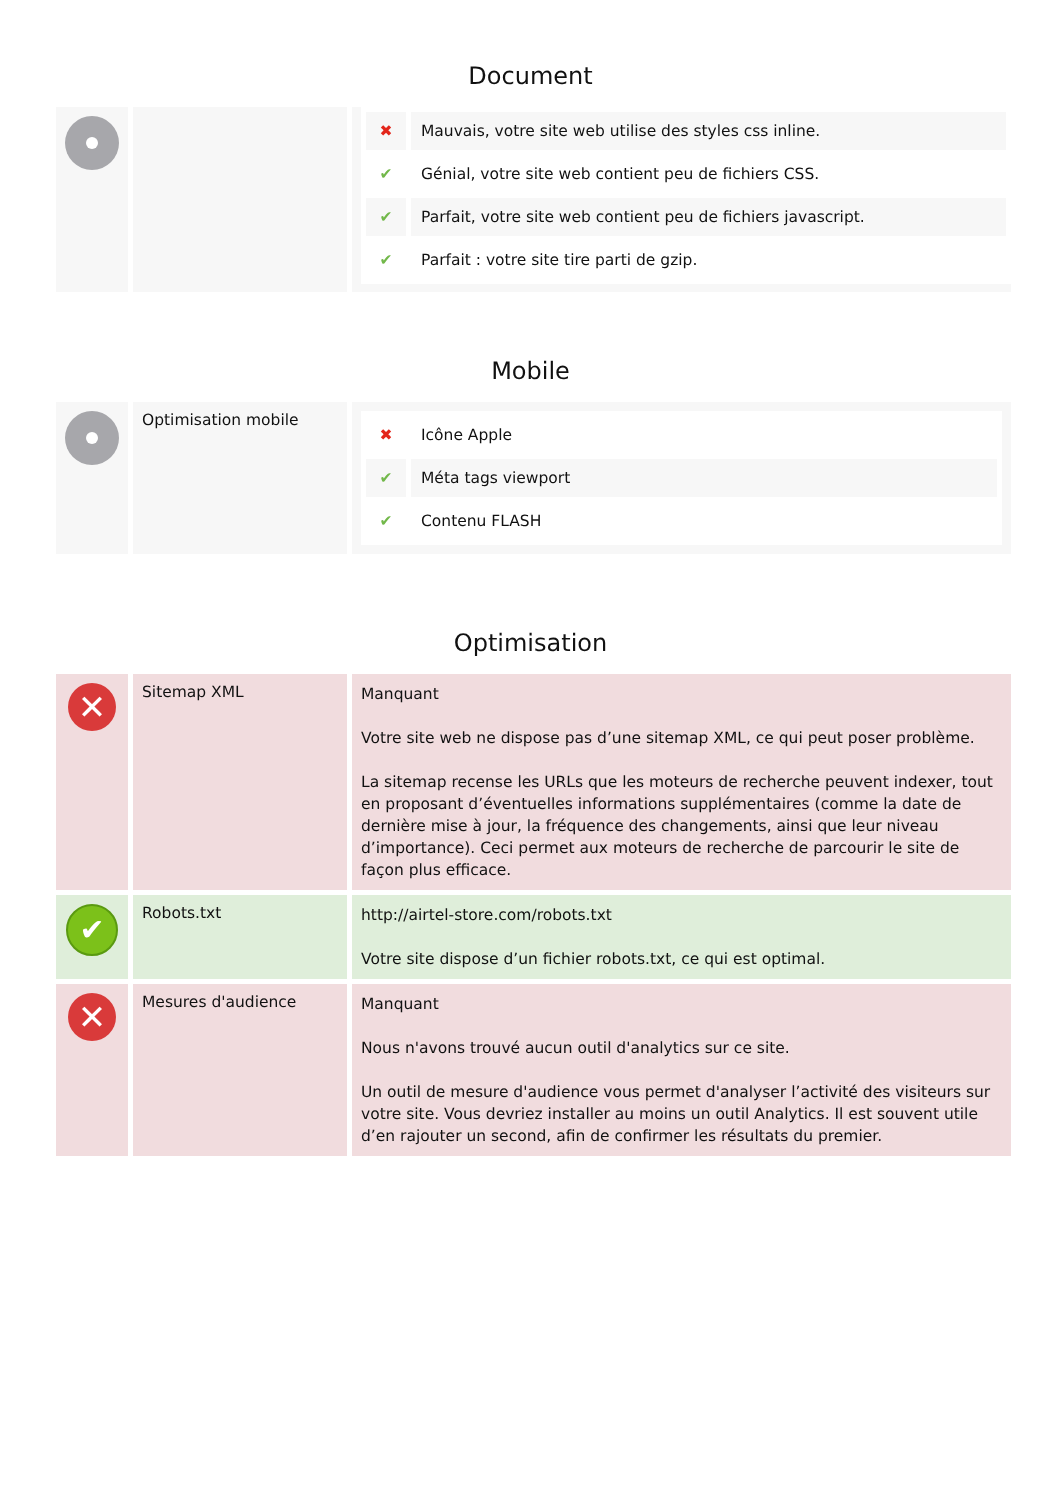Document
| | | / ✖ / Mauvais, votre site web utilise des styles css inline. / / ✔ / Génial, votre site web contient peu de fichiers CSS. / / ✔ / Parfait, votre site web contient peu de fichiers javascript. / / ✔ / Parfait : votre site tire parti de gzip. / |
Mobile
| | Optimisation mobile | / ✖ / Icône Apple / / ✔ / Méta tags viewport / / ✔ / Contenu FLASH / |
Optimisation
| ✕ | Sitemap XML | Manquant Votre site web ne dispose pas d’une sitemap XML, ce qui peut poser problème. La sitemap recense les URLs que les moteurs de recherche peuvent indexer, tout en proposant d’éventuelles informations supplémentaires (comme la date de dernière mise à jour, la fréquence des changements, ainsi que leur niveau d’importance). Ceci permet aux moteurs de recherche de parcourir le site de façon plus efficace. |
| ✔ | Robots.txt | http://airtel-store.com/robots.txt Votre site dispose d’un fichier robots.txt, ce qui est optimal. |
| ✕ | Mesures d'audience | Manquant Nous n'avons trouvé aucun outil d'analytics sur ce site. Un outil de mesure d'audience vous permet d'analyser l’activité des visiteurs sur votre site. Vous devriez installer au moins un outil Analytics. Il est souvent utile d’en rajouter un second, afin de confirmer les résultats du premier. |